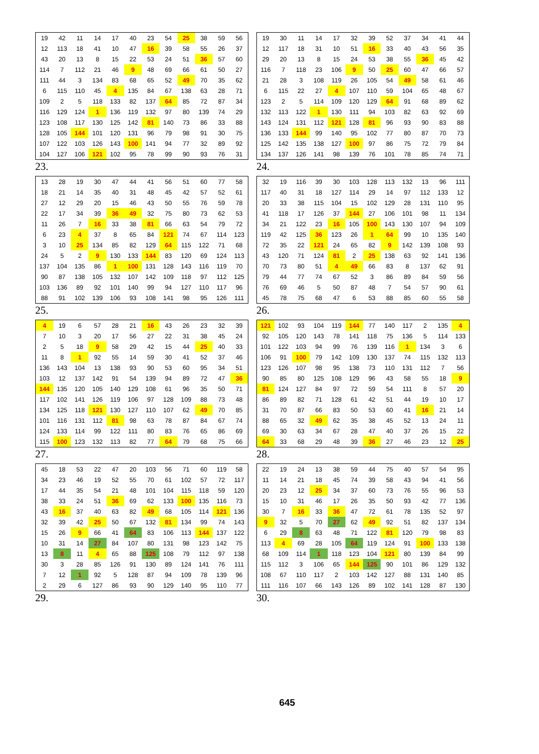| 19 | 42 | 11 | 14 | 17 | 40 | 23 | 54 | 25 | 38 | 59 | 56 |
| 12 | 113 | 18 | 41 | 10 | 47 | 16 | 39 | 58 | 55 | 26 | 37 |
| 43 | 20 | 13 | 8 | 15 | 22 | 53 | 24 | 51 | 36 | 57 | 60 |
| 114 | 7 | 112 | 21 | 46 | 9 | 48 | 69 | 66 | 61 | 50 | 27 |
| 111 | 44 | 3 | 134 | 83 | 68 | 65 | 52 | 49 | 70 | 35 | 62 |
| 6 | 115 | 110 | 45 | 4 | 135 | 84 | 67 | 138 | 63 | 28 | 71 |
| 109 | 2 | 5 | 118 | 133 | 82 | 137 | 64 | 85 | 72 | 87 | 34 |
| 116 | 129 | 124 | 1 | 136 | 119 | 132 | 97 | 80 | 139 | 74 | 29 |
| 123 | 108 | 117 | 130 | 125 | 142 | 81 | 140 | 73 | 86 | 33 | 88 |
| 128 | 105 | 144 | 101 | 120 | 131 | 96 | 79 | 98 | 91 | 30 | 75 |
| 107 | 122 | 103 | 126 | 143 | 100 | 141 | 94 | 77 | 32 | 89 | 92 |
| 104 | 127 | 106 | 121 | 102 | 95 | 78 | 99 | 90 | 93 | 76 | 31 |
23.
| 19 | 30 | 11 | 14 | 17 | 32 | 39 | 52 | 37 | 34 | 41 | 44 |
| 12 | 117 | 18 | 31 | 10 | 51 | 16 | 33 | 40 | 43 | 56 | 35 |
| 29 | 20 | 13 | 8 | 15 | 24 | 53 | 38 | 55 | 36 | 45 | 42 |
| 116 | 7 | 118 | 23 | 106 | 9 | 50 | 25 | 60 | 47 | 66 | 57 |
| 21 | 28 | 3 | 108 | 119 | 26 | 105 | 54 | 49 | 58 | 61 | 46 |
| 6 | 115 | 22 | 27 | 4 | 107 | 110 | 59 | 104 | 65 | 48 | 67 |
| 123 | 2 | 5 | 114 | 109 | 120 | 129 | 64 | 91 | 68 | 89 | 62 |
| 132 | 113 | 122 | 1 | 130 | 111 | 94 | 103 | 82 | 63 | 92 | 69 |
| 143 | 124 | 131 | 112 | 121 | 128 | 81 | 96 | 93 | 90 | 83 | 88 |
| 136 | 133 | 144 | 99 | 140 | 95 | 102 | 77 | 80 | 87 | 70 | 73 |
| 125 | 142 | 135 | 138 | 127 | 100 | 97 | 86 | 75 | 72 | 79 | 84 |
| 134 | 137 | 126 | 141 | 98 | 139 | 76 | 101 | 78 | 85 | 74 | 71 |
24.
| 13 | 28 | 19 | 30 | 47 | 44 | 41 | 56 | 51 | 60 | 77 | 58 |
| 18 | 21 | 14 | 35 | 40 | 31 | 48 | 45 | 42 | 57 | 52 | 61 |
| 27 | 12 | 29 | 20 | 15 | 46 | 43 | 50 | 55 | 76 | 59 | 78 |
| 22 | 17 | 34 | 39 | 36 | 49 | 32 | 75 | 80 | 73 | 62 | 53 |
| 11 | 26 | 7 | 16 | 33 | 38 | 81 | 66 | 63 | 54 | 79 | 72 |
| 6 | 23 | 4 | 37 | 8 | 65 | 84 | 121 | 74 | 67 | 114 | 123 |
| 3 | 10 | 25 | 134 | 85 | 82 | 129 | 64 | 115 | 122 | 71 | 68 |
| 24 | 5 | 2 | 9 | 130 | 133 | 144 | 83 | 120 | 69 | 124 | 113 |
| 137 | 104 | 135 | 86 | 1 | 100 | 131 | 128 | 143 | 116 | 119 | 70 |
| 90 | 87 | 138 | 105 | 132 | 107 | 142 | 109 | 118 | 97 | 112 | 125 |
| 103 | 136 | 89 | 92 | 101 | 140 | 99 | 94 | 127 | 110 | 117 | 96 |
| 88 | 91 | 102 | 139 | 106 | 93 | 108 | 141 | 98 | 95 | 126 | 111 |
25.
| 32 | 19 | 116 | 39 | 30 | 103 | 128 | 113 | 132 | 13 | 96 | 111 |
| 117 | 40 | 31 | 18 | 127 | 114 | 29 | 14 | 97 | 112 | 133 | 12 |
| 20 | 33 | 38 | 115 | 104 | 15 | 102 | 129 | 28 | 131 | 110 | 95 |
| 41 | 118 | 17 | 126 | 37 | 144 | 27 | 106 | 101 | 98 | 11 | 134 |
| 34 | 21 | 122 | 23 | 16 | 105 | 100 | 143 | 130 | 107 | 94 | 109 |
| 119 | 42 | 125 | 36 | 123 | 26 | 1 | 64 | 99 | 10 | 135 | 140 |
| 72 | 35 | 22 | 121 | 24 | 65 | 82 | 9 | 142 | 139 | 108 | 93 |
| 43 | 120 | 71 | 124 | 81 | 2 | 25 | 138 | 63 | 92 | 141 | 136 |
| 70 | 73 | 80 | 51 | 4 | 49 | 66 | 83 | 8 | 137 | 62 | 91 |
| 79 | 44 | 77 | 74 | 67 | 52 | 3 | 86 | 89 | 84 | 59 | 56 |
| 76 | 69 | 46 | 5 | 50 | 87 | 48 | 7 | 54 | 57 | 90 | 61 |
| 45 | 78 | 75 | 68 | 47 | 6 | 53 | 88 | 85 | 60 | 55 | 58 |
26.
| 4 | 19 | 6 | 57 | 28 | 21 | 16 | 43 | 26 | 23 | 32 | 39 |
| 7 | 10 | 3 | 20 | 17 | 56 | 27 | 22 | 31 | 38 | 45 | 24 |
| 2 | 5 | 18 | 9 | 58 | 29 | 42 | 15 | 44 | 25 | 40 | 33 |
| 11 | 8 | 1 | 92 | 55 | 14 | 59 | 30 | 41 | 52 | 37 | 46 |
| 136 | 143 | 104 | 13 | 138 | 93 | 90 | 53 | 60 | 95 | 34 | 51 |
| 103 | 12 | 137 | 142 | 91 | 54 | 139 | 94 | 89 | 72 | 47 | 36 |
| 144 | 135 | 120 | 105 | 140 | 129 | 108 | 61 | 96 | 35 | 50 | 71 |
| 117 | 102 | 141 | 126 | 119 | 106 | 97 | 128 | 109 | 88 | 73 | 48 |
| 134 | 125 | 118 | 121 | 130 | 127 | 110 | 107 | 62 | 49 | 70 | 85 |
| 101 | 116 | 131 | 112 | 81 | 98 | 63 | 78 | 87 | 84 | 67 | 74 |
| 124 | 133 | 114 | 99 | 122 | 111 | 80 | 83 | 76 | 65 | 86 | 69 |
| 115 | 100 | 123 | 132 | 113 | 82 | 77 | 64 | 79 | 68 | 75 | 66 |
27.
| 121 | 102 | 93 | 104 | 119 | 144 | 77 | 140 | 117 | 2 | 135 | 4 |
| 92 | 105 | 120 | 143 | 78 | 141 | 118 | 75 | 136 | 5 | 114 | 133 |
| 101 | 122 | 103 | 94 | 99 | 76 | 139 | 116 | 1 | 134 | 3 | 6 |
| 106 | 91 | 100 | 79 | 142 | 109 | 130 | 137 | 74 | 115 | 132 | 113 |
| 123 | 126 | 107 | 98 | 95 | 138 | 73 | 110 | 131 | 112 | 7 | 56 |
| 90 | 85 | 80 | 125 | 108 | 129 | 96 | 43 | 58 | 55 | 18 | 9 |
| 81 | 124 | 127 | 84 | 97 | 72 | 59 | 54 | 111 | 8 | 57 | 20 |
| 86 | 89 | 82 | 71 | 128 | 61 | 42 | 51 | 44 | 19 | 10 | 17 |
| 31 | 70 | 87 | 66 | 83 | 50 | 53 | 60 | 41 | 16 | 21 | 14 |
| 88 | 65 | 32 | 49 | 62 | 35 | 38 | 45 | 52 | 13 | 24 | 11 |
| 69 | 30 | 63 | 34 | 67 | 28 | 47 | 40 | 37 | 26 | 15 | 22 |
| 64 | 33 | 68 | 29 | 48 | 39 | 36 | 27 | 46 | 23 | 12 | 25 |
28.
| 45 | 18 | 53 | 22 | 47 | 20 | 103 | 56 | 71 | 60 | 119 | 58 |
| 34 | 23 | 46 | 19 | 52 | 55 | 70 | 61 | 102 | 57 | 72 | 117 |
| 17 | 44 | 35 | 54 | 21 | 48 | 101 | 104 | 115 | 118 | 59 | 120 |
| 38 | 33 | 24 | 51 | 36 | 69 | 62 | 133 | 100 | 135 | 116 | 73 |
| 43 | 16 | 37 | 40 | 63 | 82 | 49 | 68 | 105 | 114 | 121 | 136 |
| 32 | 39 | 42 | 25 | 50 | 67 | 132 | 81 | 134 | 99 | 74 | 143 |
| 15 | 26 | 9 | 66 | 41 | 64 | 83 | 106 | 113 | 144 | 137 | 122 |
| 10 | 31 | 14 | 27 | 84 | 107 | 80 | 131 | 98 | 123 | 142 | 75 |
| 13 | 8 | 11 | 4 | 65 | 88 | 125 | 108 | 79 | 112 | 97 | 138 |
| 30 | 3 | 28 | 85 | 126 | 91 | 130 | 89 | 124 | 141 | 76 | 111 |
| 7 | 12 | 1 | 92 | 5 | 128 | 87 | 94 | 109 | 78 | 139 | 96 |
| 2 | 29 | 6 | 127 | 86 | 93 | 90 | 129 | 140 | 95 | 110 | 77 |
29.
| 22 | 19 | 24 | 13 | 38 | 59 | 44 | 75 | 40 | 57 | 54 | 95 |
| 11 | 14 | 21 | 18 | 45 | 74 | 39 | 58 | 43 | 94 | 41 | 56 |
| 20 | 23 | 12 | 25 | 34 | 37 | 60 | 73 | 76 | 55 | 96 | 53 |
| 15 | 10 | 31 | 46 | 17 | 26 | 35 | 50 | 93 | 42 | 77 | 136 |
| 30 | 7 | 16 | 33 | 36 | 47 | 72 | 61 | 78 | 135 | 52 | 97 |
| 9 | 32 | 5 | 70 | 27 | 62 | 49 | 92 | 51 | 82 | 137 | 134 |
| 6 | 29 | 8 | 63 | 48 | 71 | 122 | 81 | 120 | 79 | 98 | 83 |
| 113 | 4 | 69 | 28 | 105 | 64 | 119 | 124 | 91 | 100 | 133 | 138 |
| 68 | 109 | 114 | 1 | 118 | 123 | 104 | 121 | 80 | 139 | 84 | 99 |
| 115 | 112 | 3 | 106 | 65 | 144 | 125 | 90 | 101 | 86 | 129 | 132 |
| 108 | 67 | 110 | 117 | 2 | 103 | 142 | 127 | 88 | 131 | 140 | 85 |
| 111 | 116 | 107 | 66 | 143 | 126 | 89 | 102 | 141 | 128 | 87 | 130 |
30.
645